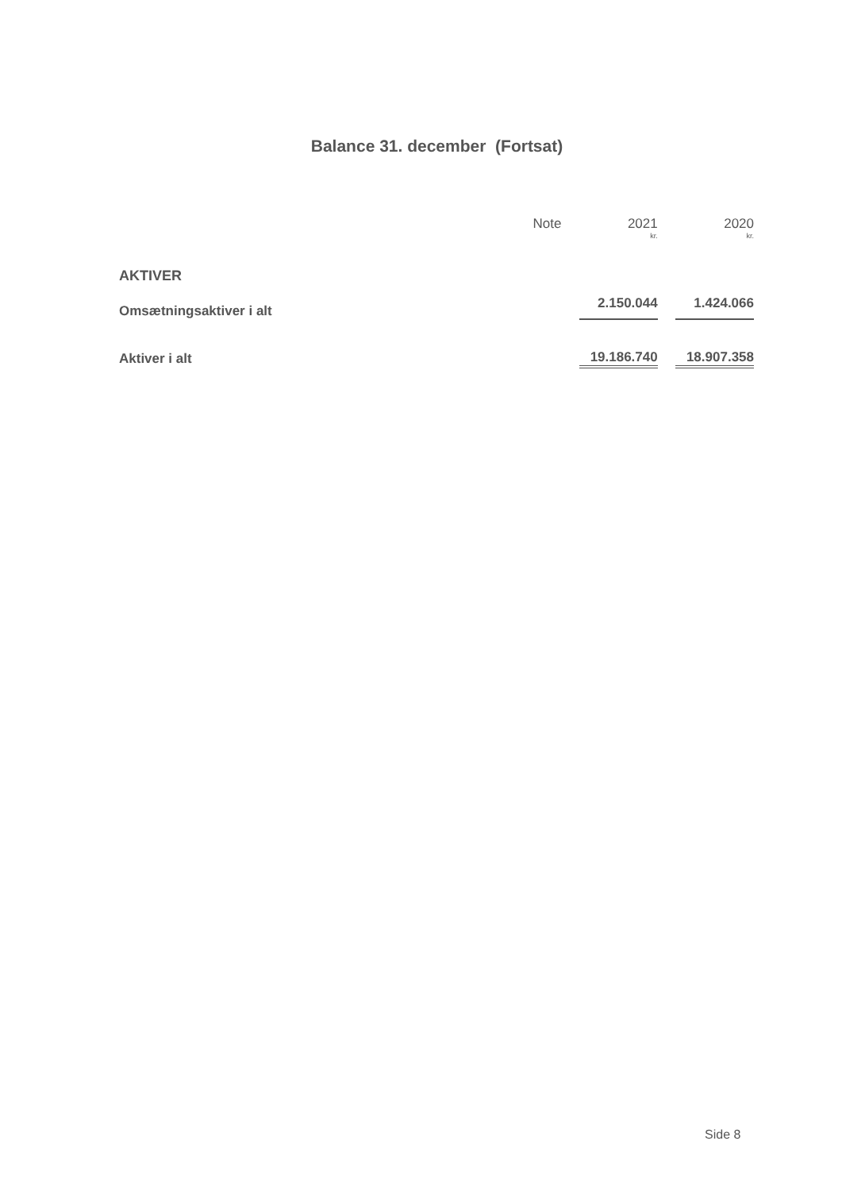Balance 31. december (Fortsat)
| | Note | | 2021 | | 2020 |
| --- | --- | --- | --- | --- | --- |
| | | | kr. | | kr. |
| AKTIVER | | | | | |
| Omsætningsaktiver i alt | | | 2.150.044 | | 1.424.066 |
| Aktiver i alt | | | 19.186.740 | | 18.907.358 |
Side 8